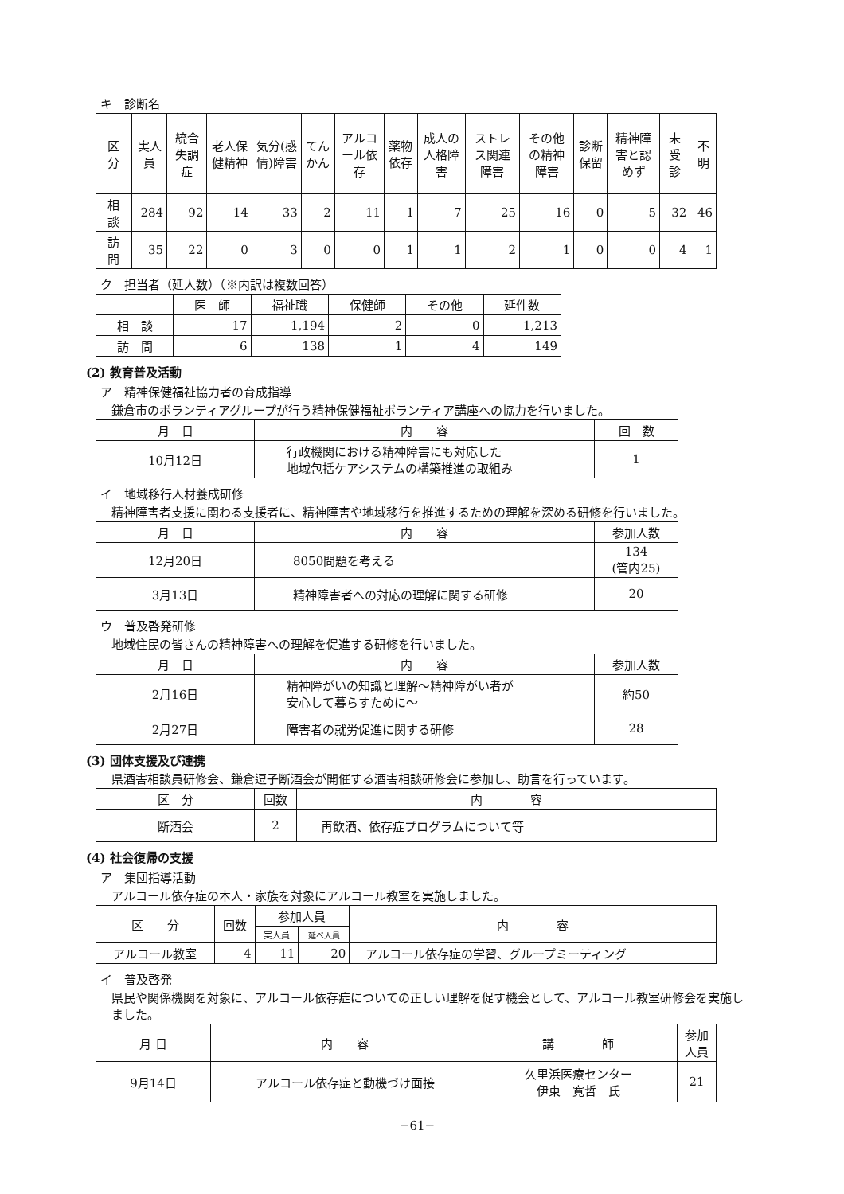キ　診断名
| 区 分 | 実人員 | 統合失調症 | 老人保健精神 | 気分(感情)障害 | てんかん | アルコール依存 | 薬物依存 | 成人の人格障害 | ストレス関連障害 | その他の精神障害 | 診断保留 | 精神障害と認めず | 未受診 | 不明 |
| --- | --- | --- | --- | --- | --- | --- | --- | --- | --- | --- | --- | --- | --- | --- |
| 相 談 | 284 | 92 | 14 | 33 | 2 | 11 | 1 | 7 | 25 | 16 | 0 | 5 | 32 | 46 |
| 訪 問 | 35 | 22 | 0 | 3 | 0 | 0 | 1 | 1 | 2 | 1 | 0 | 0 | 4 | 1 |
ク　担当者（延人数）（※内訳は複数回答）
| | 医 師 | 福祉職 | 保健師 | その他 | 延件数 |
| --- | --- | --- | --- | --- | --- |
| 相 談 | 17 | 1,194 | 2 | 0 | 1,213 |
| 訪 問 | 6 | 138 | 1 | 4 | 149 |
(2) 教育普及活動
ア　精神保健福祉協力者の育成指導
鎌倉市のボランティアグループが行う精神保健福祉ボランティア講座への協力を行いました。
| 月 日 | 内 容 | 回 数 |
| --- | --- | --- |
| 10月12日 | 行政機関における精神障害にも対応した 地域包括ケアシステムの構築推進の取組み | 1 |
イ　地域移行人材養成研修
精神障害者支援に関わる支援者に、精神障害や地域移行を推進するための理解を深める研修を行いました。
| 月 日 | 内 容 | 参加人数 |
| --- | --- | --- |
| 12月20日 | 8050問題を考える | 134 (管内25) |
| 3月13日 | 精神障害者への対応の理解に関する研修 | 20 |
ウ　普及啓発研修
地域住民の皆さんの精神障害への理解を促進する研修を行いました。
| 月 日 | 内 容 | 参加人数 |
| --- | --- | --- |
| 2月16日 | 精神障がいの知識と理解～精神障がい者が 安心して暮らすために～ | 約50 |
| 2月27日 | 障害者の就労促進に関する研修 | 28 |
(3) 団体支援及び連携
県酒害相談員研修会、鎌倉逗子断酒会が開催する酒害相談研修会に参加し、助言を行っています。
| 区 分 | 回数 | 内 容 |
| --- | --- | --- |
| 断酒会 | 2 | 再飲酒、依存症プログラムについて等 |
(4) 社会復帰の支援
ア　集団指導活動
アルコール依存症の本人・家族を対象にアルコール教室を実施しました。
| 区 分 | 回数 | 参加人員 | | 内 容 |
| --- | --- | --- | --- | --- |
| | | 実人員 | 延べ人員 | |
| アルコール教室 | 4 | 11 | 20 | アルコール依存症の学習、グループミーティング |
イ　普及啓発
県民や関係機関を対象に、アルコール依存症についての正しい理解を促す機会として、アルコール教室研修会を実施しました。
| 月 日 | 内 容 | 講 師 | 参加人員 |
| --- | --- | --- | --- |
| 9月14日 | アルコール依存症と動機づけ面接 | 久里浜医療センター 伊東 寛哲 氏 | 21 |
−61−